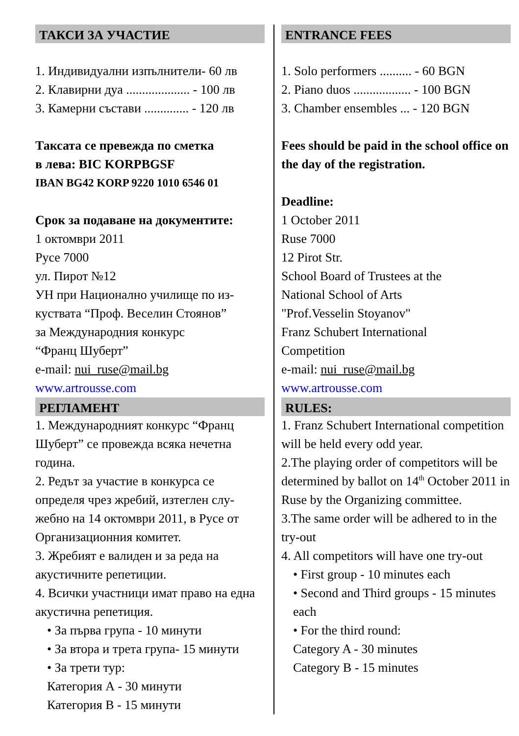ТАКСИ ЗА УЧАСТИЕ
1. Индивидуални изпълнители- 60 лв
2. Клавирни дуа .................... - 100 лв
3. Камерни състави .............. - 120 лв
Таксата се превежда по сметка
в лева: BIC KORPBGSF
IBAN BG42 KORP 9220 1010 6546 01
Срок за подаване на документите:
1 октомври 2011
Русе 7000
ул. Пирот №12
УН при Национално училище по из-куствата “Проф. Веселин Стоянов”
за Международния конкурс
“Франц Шуберт”
e-mail: nui_ruse@mail.bg
www.artrousse.com
РЕГЛАМЕНТ
1. Международният конкурс “Франц Шуберт” се провежда всяка нечетна година.
2. Редът за участие в конкурса се определя чрез жребий, изтеглен слу-жебно на 14 октомври 2011, в Русе от Организационния комитет.
3. Жребият е валиден и за реда на акустичните репетиции.
4. Всички участници имат право на една акустична репетиция.
• За първа група - 10 минути
• За втора и трета група- 15 минути
• За трети тур:
Категория А - 30 минути
Категория В - 15 минути
ENTRANCE FEES
1. Solo performers .......... - 60 BGN
2. Piano duos .................. - 100 BGN
3. Chamber ensembles ... - 120 BGN
Fees should be paid in the school office on the day of the registration.
Deadline:
1 October 2011
Ruse 7000
12 Pirot Str.
School Board of Trustees at the
National School of Arts
"Prof.Vesselin Stoyanov"
Franz Schubert International
Competition
e-mail: nui_ruse@mail.bg
www.artrousse.com
RULES:
1. Franz Schubert International competition will be held every odd year.
2.The playing order of competitors will be determined by ballot on 14<sup>th</sup> October 2011 in Ruse by the Organizing committee.
3.The same order will be adhered to in the try-out
4. All competitors will have one try-out
• First group - 10 minutes each
• Second and Third groups - 15 minutes each
• For the third round:
Category A - 30 minutes
Category B - 15 minutes